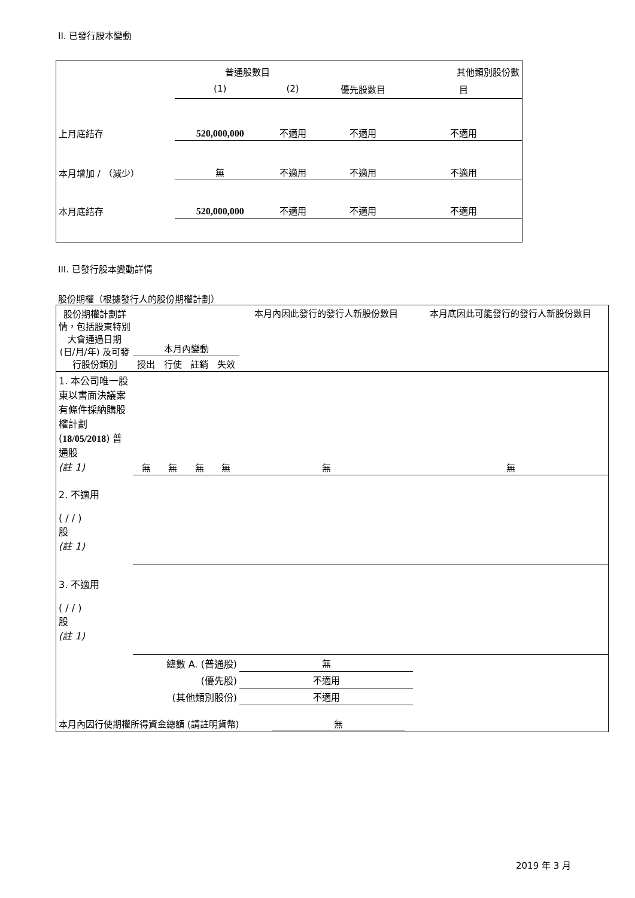II. 已發行股本變動
| | 普通股數目 | | | 其他類別股份數 |
| --- | --- | --- | --- | --- |
| | (1) | (2) | 優先股數目 | 目 |
| 上月底結存 | 520,000,000 | 不適用 | 不適用 | 不適用 |
| 本月增加 / （減少） | 無 | 不適用 | 不適用 | 不適用 |
| 本月底結存 | 520,000,000 | 不適用 | 不適用 | 不適用 |
III. 已發行股本變動詳情
股份期權（根據發行人的股份期權計劃）
| 股份期權計劃詳情，包括股東特別大會通過日期 (日/月/年) 及可發行股份類別 | 本月內變動 | | | | 本月內因此發行的發行人新股份數目 | 本月底因此可能發行的發行人新股份數目 |
| | 授出 | 行使 | 註銷 | 失效 | | |
| 1. 本公司唯一股東以書面決議案有條件採納購股權計劃 ( 18/05/2018 ) 普通股 (註 1) | 無 | 無 | 無 | 無 | 無 | 無 |
| 2. 不適用 ( / / ) 股 (註 1) | | | | | | |
| 3. 不適用 ( / / ) 股 (註 1) | | | | | | |
| 總數 A. (普通股) | | | | | 無 | |
| (優先股) | | | | | 不適用 | |
| (其他類別股份) | | | | | 不適用 | |
本月內因行使期權所得資金總額 (請註明貨幣) 無
2019 年 3 月